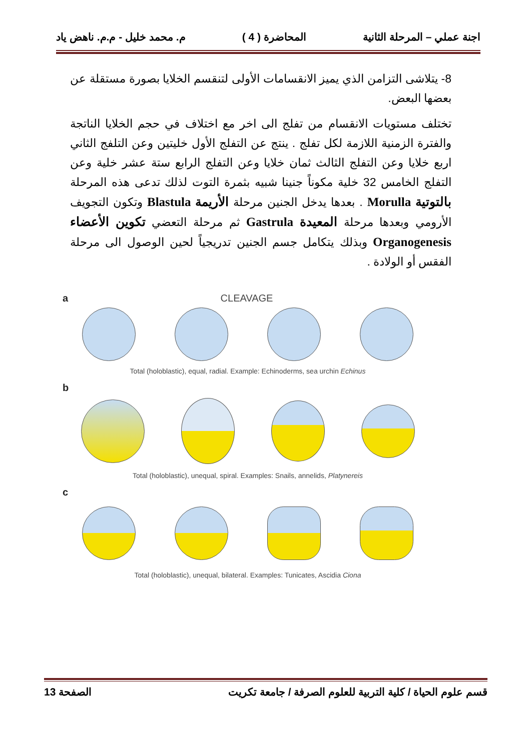اجنة عملي – المرحلة الثانية المحاضرة ( 4 ) م. محمد خليل - م.م. ناهض ياد
8- يتلاشى التزامن الذي يميز الانقسامات الأولى لتنقسم الخلايا بصورة مستقلة عن بعضها البعض.
تختلف مستويات الانقسام من تفلج الى اخر مع اختلاف في حجم الخلايا الناتجة والفترة الزمنية اللازمة لكل تفلج . ينتج عن التفلج الأول خليتين وعن التلفج الثاني اربع خلايا وعن التفلج الثالث ثمان خلايا وعن التفلج الرابع ستة عشر خلية وعن التفلج الخامس 32 خلية مكوناً جنينا شبيه بثمرة التوت لذلك تدعى هذه المرحلة بالتوتية Morulla . بعدها يدخل الجنين مرحلة الأريمة Blastula وتكون التجويف الأرومي وبعدها مرحلة المعيدة Gastrula ثم مرحلة التعضي تكوين الأعضاء Organogenesis وبذلك يتكامل جسم الجنين تدريجياً لحين الوصول الى مرحلة الفقس أو الولادة .
a CLEAVAGE
Total (holoblastic), equal, radial. Example: Echinoderms, sea urchin Echinus
b
Total (holoblastic), unequal, spiral. Examples: Snails, annelids, Platynereis
c
Total (holoblastic), unequal, bilateral. Examples: Tunicates, Ascidia Ciona
قسم علوم الحياة / كلية التربية للعلوم الصرفة / جامعة تكريت الصفحة 13